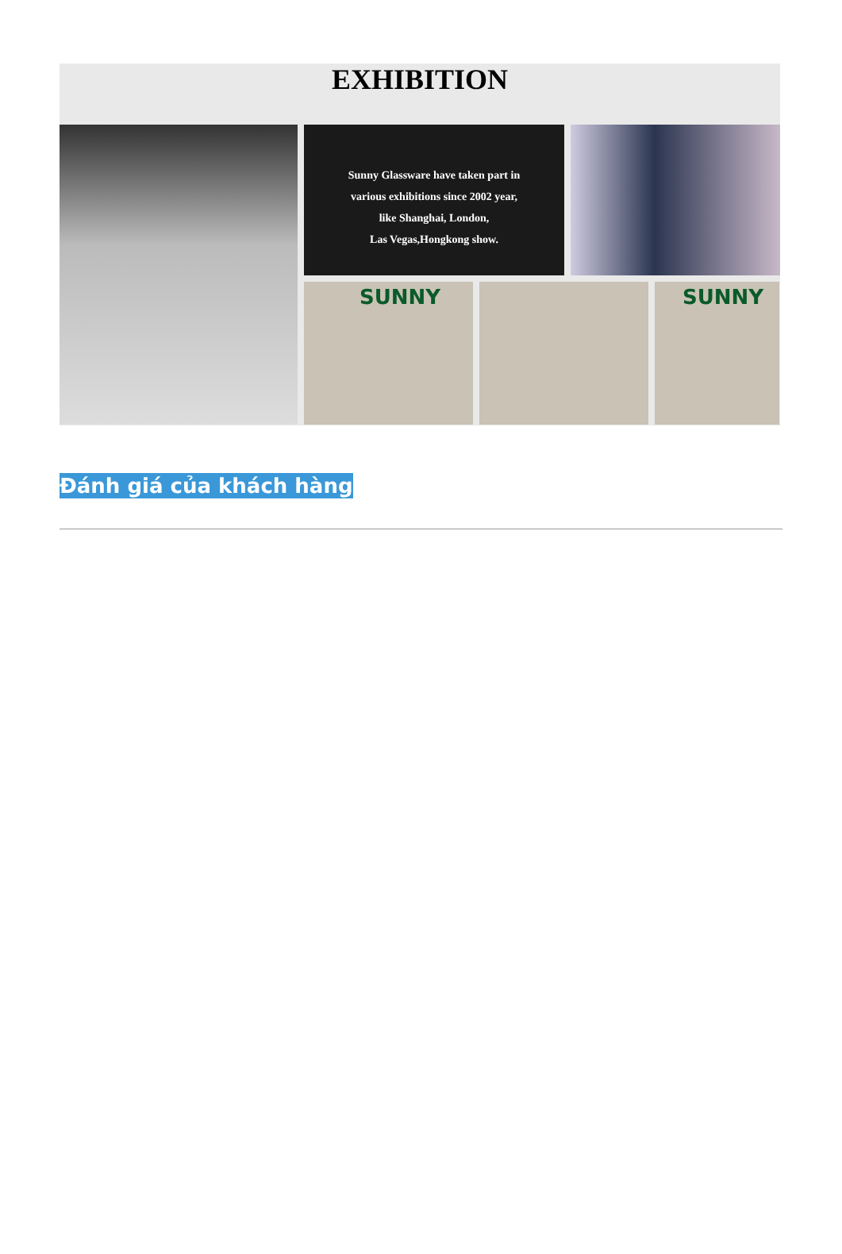EXHIBITION
Sunny Glassware have taken part in
various exhibitions since 2002 year,
like Shanghai, London,
Las Vegas,Hongkong show.
SUNNY
.
SUNNY
Đánh giá của khách hàng